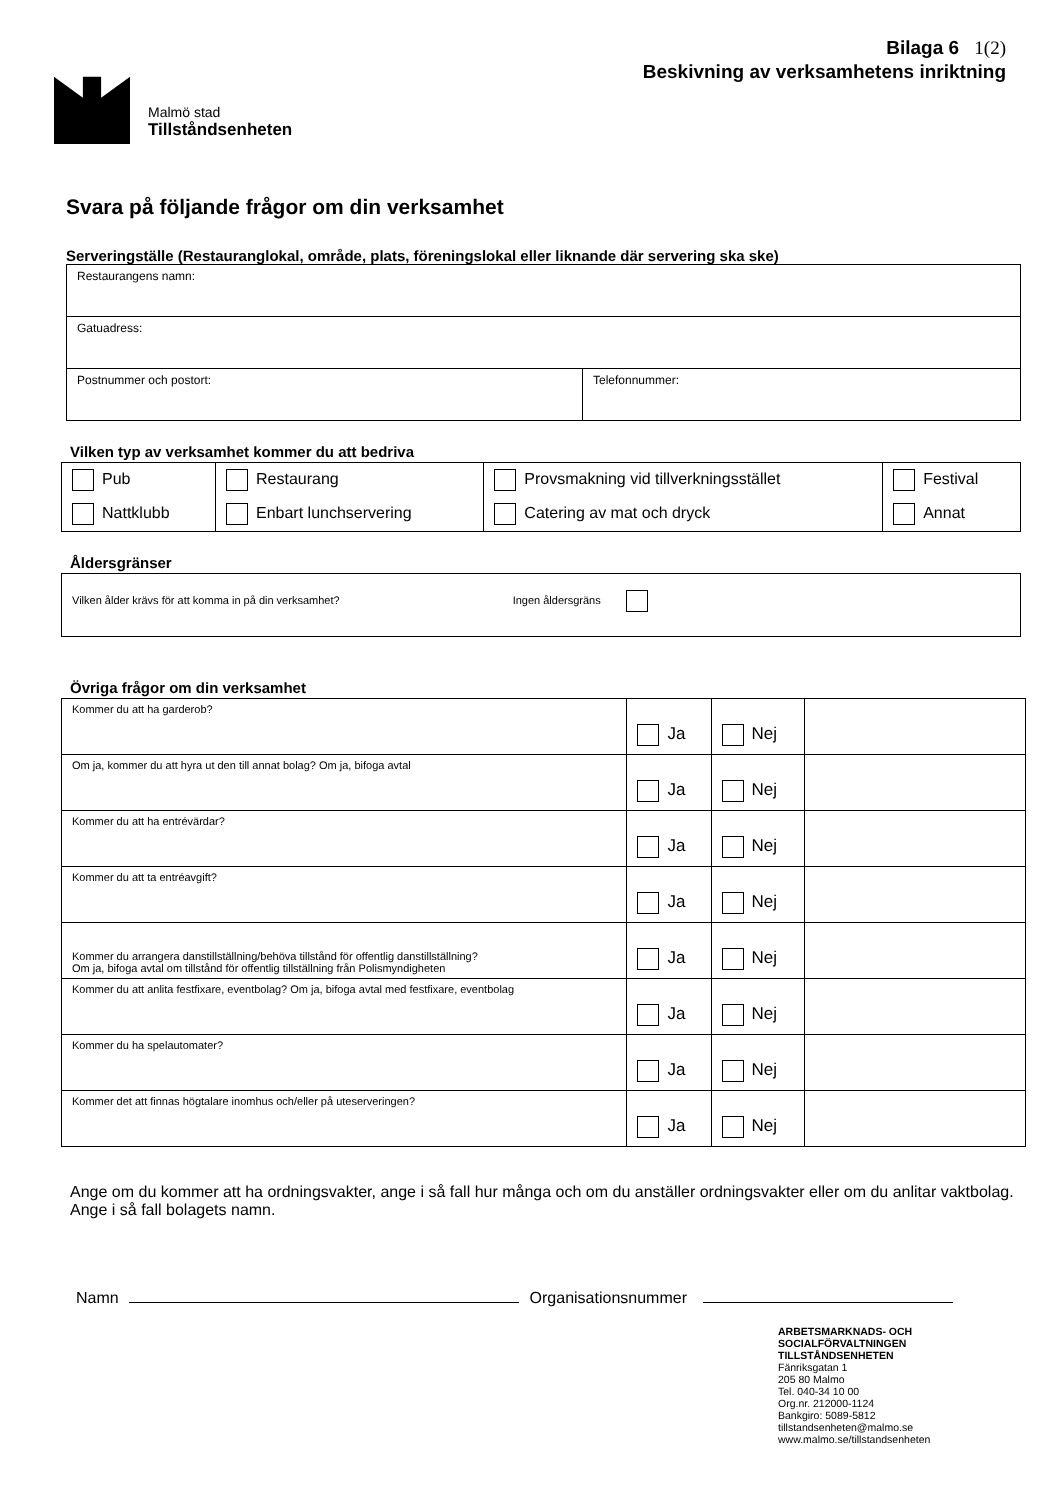Bilaga 6 1(2)
Beskivning av verksamhetens inriktning
Malmö stad
Tillståndsenheten
Svara på följande frågor om din verksamhet
Serveringställe (Restauranglokal, område, plats, föreningslokal eller liknande där servering ska ske)
| Restaurangens namn: | |
| Gatuadress: | |
| Postnummer och postort: | Telefonnummer: |
Vilken typ av verksamhet kommer du att bedriva
| Pub | Restaurang | Provsmakning vid tillverkningsstället | Festival |
| Nattklubb | Enbart lunchservering | Catering av mat och dryck | Annat |
Åldersgränser
| Vilken ålder krävs för att komma in på din verksamhet? Ingen åldersgräns |
Övriga frågor om din verksamhet
| Kommer du att ha garderob? | Ja | Nej | |
| Om ja, kommer du att hyra ut den till annat bolag? Om ja, bifoga avtal | Ja | Nej | |
| Kommer du att ha entrévärdar? | Ja | Nej | |
| Kommer du att ta entréavgift? | Ja | Nej | |
| Kommer du arrangera danstillställning/behöva tillstånd för offentlig danstillställning? Om ja, bifoga avtal om tillstånd för offentlig tillställning från Polismyndigheten | Ja | Nej | |
| Kommer du att anlita festfixare, eventbolag? Om ja, bifoga avtal med festfixare, eventbolag | Ja | Nej | |
| Kommer du ha spelautomater? | Ja | Nej | |
| Kommer det att finnas högtalare inomhus och/eller på uteserveringen? | Ja | Nej | |
Ange om du kommer att ha ordningsvakter, ange i så fall hur många och om du anställer ordningsvakter eller om du anlitar vaktbolag. Ange i så fall bolagets namn.
Namn Organisationsnummer
ARBETSMARKNADS- OCH
SOCIALFÖRVALTNINGEN
TILLSTÅNDSENHETEN
Fänriksgatan 1
205 80 Malmo
Tel. 040-34 10 00
Org.nr. 212000-1124
Bankgiro: 5089-5812
tillstandsenheten@malmo.se
www.malmo.se/tillstandsenheten